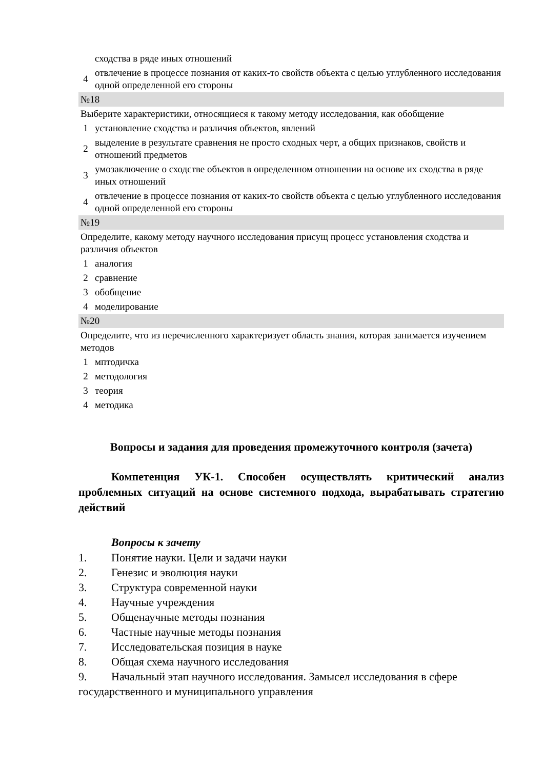| | сходства в ряде иных отношений |
| 4 | отвлечение в процессе познания от каких-то свойств объекта с целью углубленного исследования одной определенной его стороны |
| №18 | |
| Выберите характеристики, относящиеся к такому методу исследования, как обобщение | |
| 1 | установление сходства и различия объектов, явлений |
| 2 | выделение в результате сравнения не просто сходных черт, а общих признаков, свойств и отношений предметов |
| 3 | умозаключение о сходстве объектов в определенном отношении на основе их сходства в ряде иных отношений |
| 4 | отвлечение в процессе познания от каких-то свойств объекта с целью углубленного исследования одной определенной его стороны |
| №19 | |
| Определите, какому методу научного исследования присущ процесс установления сходства и различия объектов | |
| 1 | аналогия |
| 2 | сравнение |
| 3 | обобщение |
| 4 | моделирование |
| №20 | |
| Определите, что из перечисленного характеризует область знания, которая занимается изучением методов | |
| 1 | мптодичка |
| 2 | методология |
| 3 | теория |
| 4 | методика |
Вопросы и задания для проведения промежуточного контроля (зачета)
Компетенция УК-1. Способен осуществлять критический анализ проблемных ситуаций на основе системного подхода, вырабатывать стратегию действий
Вопросы к зачету
1. Понятие науки. Цели и задачи науки
2. Генезис и эволюция науки
3. Структура современной науки
4. Научные учреждения
5. Общенаучные методы познания
6. Частные научные методы познания
7. Исследовательская позиция в науке
8. Общая схема научного исследования
9. Начальный этап научного исследования. Замысел исследования в сфере государственного и муниципального управления